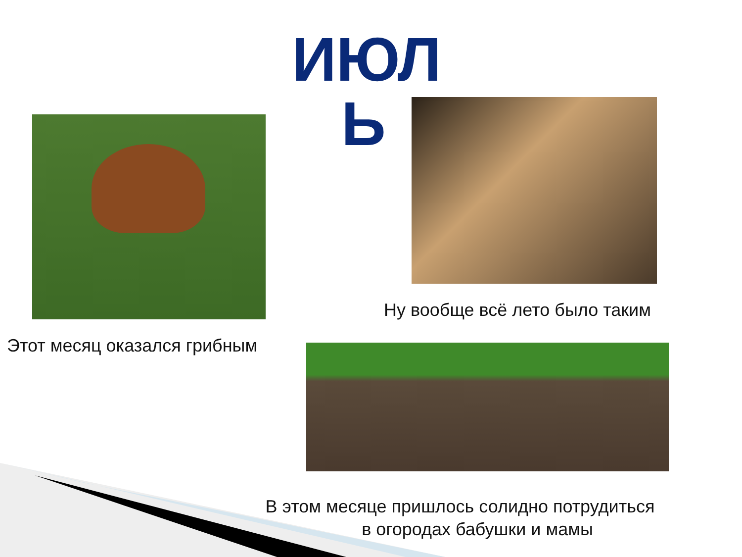ИЮЛ Ь
Ну вообще всё лето было таким
Этот месяц оказался грибным
В этом месяце пришлось солидно потрудиться
в огородах бабушки и мамы